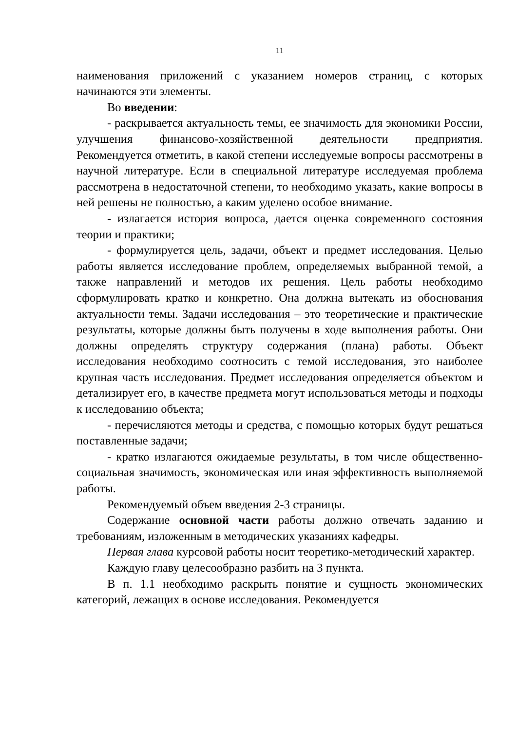11
наименования приложений с указанием номеров страниц, с которых начинаются эти элементы.
Во введении:
- раскрывается актуальность темы, ее значимость для экономики России, улучшения финансово-хозяйственной деятельности предприятия. Рекомендуется отметить, в какой степени исследуемые вопросы рассмотрены в научной литературе. Если в специальной литературе исследуемая проблема рассмотрена в недостаточной степени, то необходимо указать, какие вопросы в ней решены не полностью, а каким уделено особое внимание.
- излагается история вопроса, дается оценка современного состояния теории и практики;
- формулируется цель, задачи, объект и предмет исследования. Целью работы является исследование проблем, определяемых выбранной темой, а также направлений и методов их решения. Цель работы необходимо сформулировать кратко и конкретно. Она должна вытекать из обоснования актуальности темы. Задачи исследования – это теоретические и практические результаты, которые должны быть получены в ходе выполнения работы. Они должны определять структуру содержания (плана) работы. Объект исследования необходимо соотносить с темой исследования, это наиболее крупная часть исследования. Предмет исследования определяется объектом и детализирует его, в качестве предмета могут использоваться методы и подходы к исследованию объекта;
- перечисляются методы и средства, с помощью которых будут решаться поставленные задачи;
- кратко излагаются ожидаемые результаты, в том числе общественно-социальная значимость, экономическая или иная эффективность выполняемой работы.
Рекомендуемый объем введения 2-3 страницы.
Содержание основной части работы должно отвечать заданию и требованиям, изложенным в методических указаниях кафедры.
Первая глава курсовой работы носит теоретико-методический характер.
Каждую главу целесообразно разбить на 3 пункта.
В п. 1.1 необходимо раскрыть понятие и сущность экономических категорий, лежащих в основе исследования. Рекомендуется